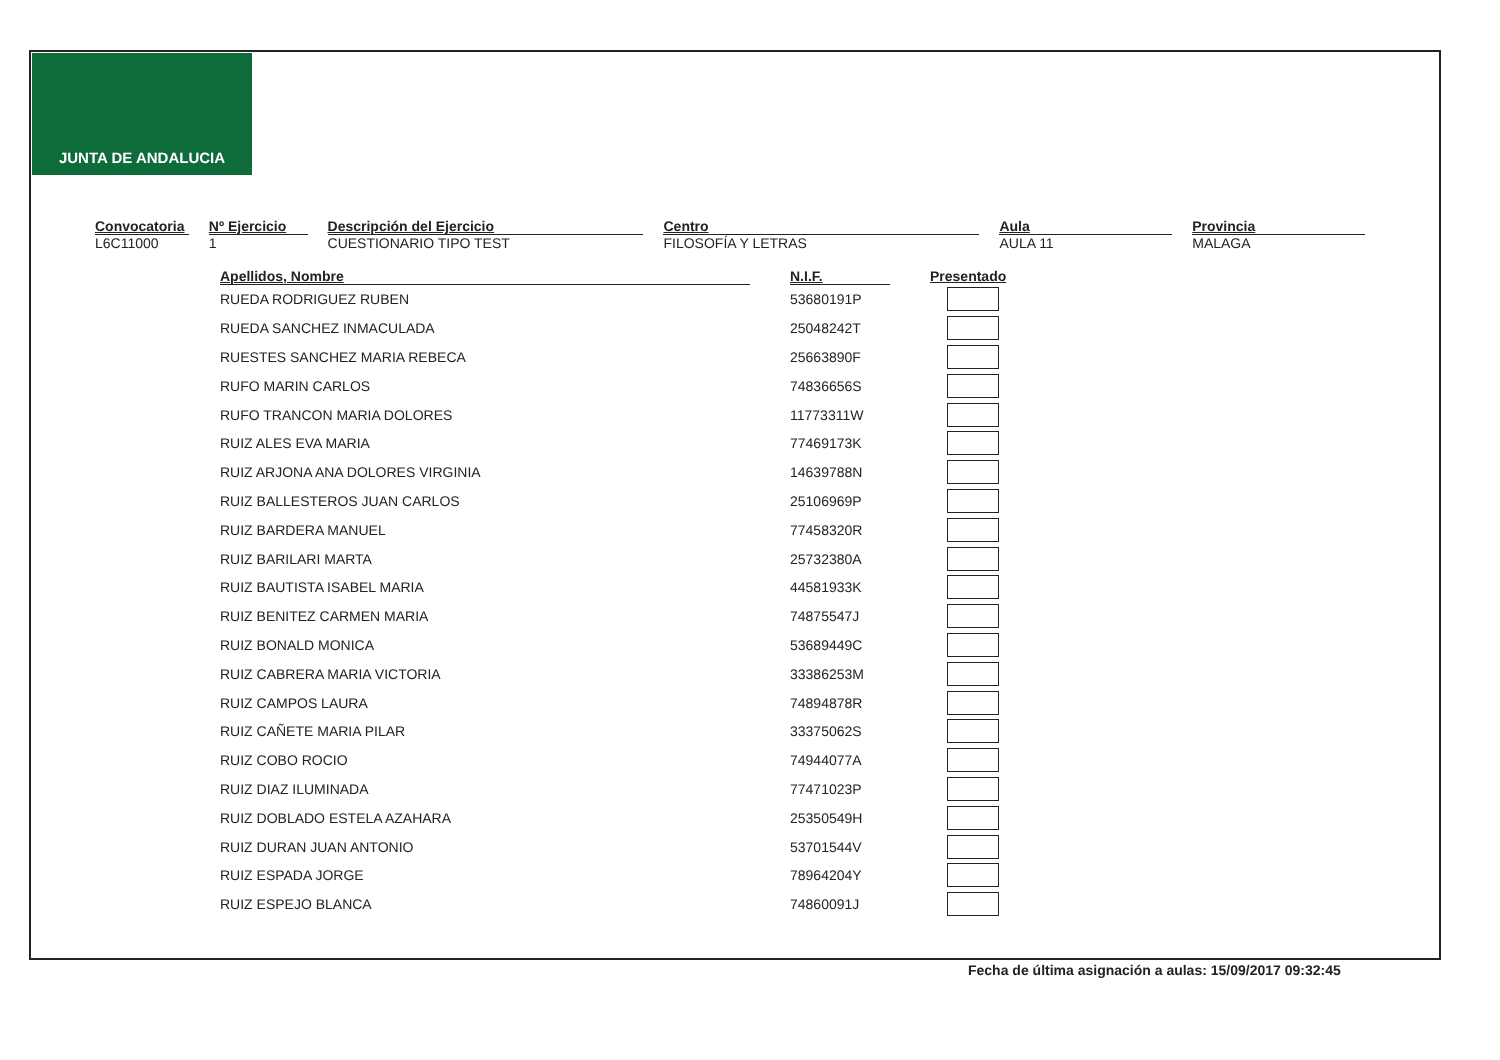JUNTA DE ANDALUCIA
Convocatoria
L6C11000
Nº Ejercicio
1
Descripción del Ejercicio
CUESTIONARIO TIPO TEST
Centro
FILOSOFÍA Y LETRAS
Aula
AULA 11
Provincia
MALAGA
| Apellidos, Nombre | | N.I.F. | Presentado |
| --- | --- | --- | --- |
| RUEDA RODRIGUEZ RUBEN | | 53680191P | |
| RUEDA SANCHEZ INMACULADA | | 25048242T | |
| RUESTES SANCHEZ MARIA REBECA | | 25663890F | |
| RUFO MARIN CARLOS | | 74836656S | |
| RUFO TRANCON MARIA DOLORES | | 11773311W | |
| RUIZ ALES EVA MARIA | | 77469173K | |
| RUIZ ARJONA ANA DOLORES VIRGINIA | | 14639788N | |
| RUIZ BALLESTEROS JUAN CARLOS | | 25106969P | |
| RUIZ BARDERA MANUEL | | 77458320R | |
| RUIZ BARILARI MARTA | | 25732380A | |
| RUIZ BAUTISTA ISABEL MARIA | | 44581933K | |
| RUIZ BENITEZ CARMEN MARIA | | 74875547J | |
| RUIZ BONALD MONICA | | 53689449C | |
| RUIZ CABRERA MARIA VICTORIA | | 33386253M | |
| RUIZ CAMPOS LAURA | | 74894878R | |
| RUIZ CAÑETE MARIA PILAR | | 33375062S | |
| RUIZ COBO ROCIO | | 74944077A | |
| RUIZ DIAZ ILUMINADA | | 77471023P | |
| RUIZ DOBLADO ESTELA AZAHARA | | 25350549H | |
| RUIZ DURAN JUAN ANTONIO | | 53701544V | |
| RUIZ ESPADA JORGE | | 78964204Y | |
| RUIZ ESPEJO BLANCA | | 74860091J | |
Fecha de última asignación a aulas: 15/09/2017 09:32:45